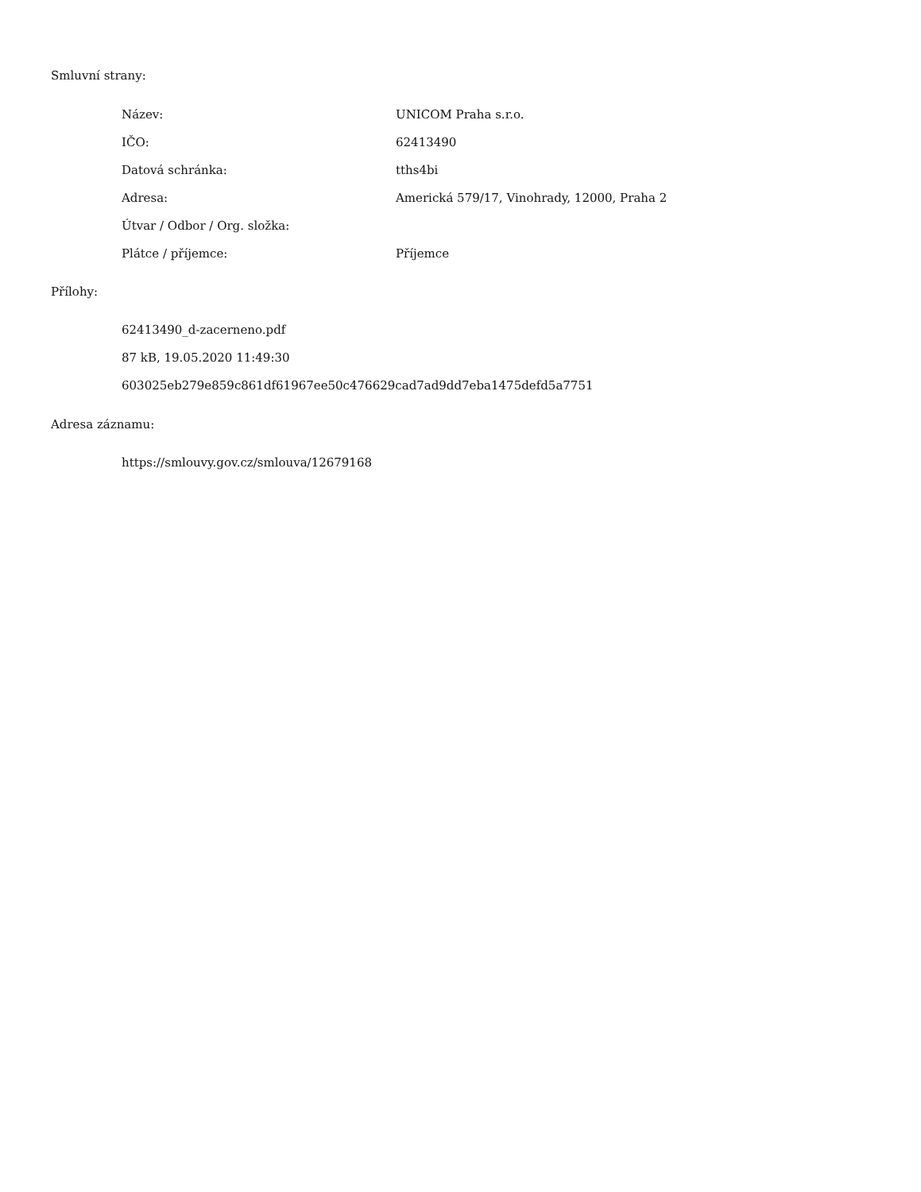Smluvní strany:
| Název: | UNICOM Praha s.r.o. |
| IČO: | 62413490 |
| Datová schránka: | tths4bi |
| Adresa: | Americká 579/17, Vinohrady, 12000, Praha 2 |
| Útvar / Odbor / Org. složka: | |
| Plátce / příjemce: | Příjemce |
Přílohy:
62413490_d-zacerneno.pdf
87 kB, 19.05.2020 11:49:30
603025eb279e859c861df61967ee50c476629cad7ad9dd7eba1475defd5a7751
Adresa záznamu:
https://smlouvy.gov.cz/smlouva/12679168